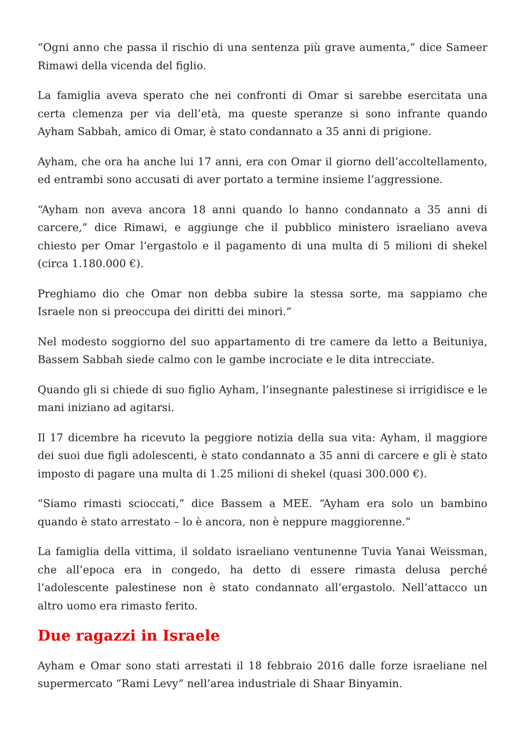“Ogni anno che passa il rischio di una sentenza più grave aumenta,” dice Sameer Rimawi della vicenda del figlio.
La famiglia aveva sperato che nei confronti di Omar si sarebbe esercitata una certa clemenza per via dell’età, ma queste speranze si sono infrante quando Ayham Sabbah, amico di Omar, è stato condannato a 35 anni di prigione.
Ayham, che ora ha anche lui 17 anni, era con Omar il giorno dell’accoltellamento, ed entrambi sono accusati di aver portato a termine insieme l’aggressione.
“Ayham non aveva ancora 18 anni quando lo hanno condannato a 35 anni di carcere,” dice Rimawi, e aggiunge che il pubblico ministero israeliano aveva chiesto per Omar l’ergastolo e il pagamento di una multa di 5 milioni di shekel (circa 1.180.000 €).
Preghiamo dio che Omar non debba subire la stessa sorte, ma sappiamo che Israele non si preoccupa dei diritti dei minori.”
Nel modesto soggiorno del suo appartamento di tre camere da letto a Beituniya, Bassem Sabbah siede calmo con le gambe incrociate e le dita intrecciate.
Quando gli si chiede di suo figlio Ayham, l’insegnante palestinese si irrigidisce e le mani iniziano ad agitarsi.
Il 17 dicembre ha ricevuto la peggiore notizia della sua vita: Ayham, il maggiore dei suoi due figli adolescenti, è stato condannato a 35 anni di carcere e gli è stato imposto di pagare una multa di 1.25 milioni di shekel (quasi 300.000 €).
“Siamo rimasti scioccati,” dice Bassem a MEE. “Ayham era solo un bambino quando è stato arrestato – lo è ancora, non è neppure maggiorenne.”
La famiglia della vittima, il soldato israeliano ventunenne Tuvia Yanai Weissman, che all’epoca era in congedo, ha detto di essere rimasta delusa perché l’adolescente palestinese non è stato condannato all’ergastolo. Nell’attacco un altro uomo era rimasto ferito.
Due ragazzi in Israele
Ayham e Omar sono stati arrestati il 18 febbraio 2016 dalle forze israeliane nel supermercato “Rami Levy” nell’area industriale di Shaar Binyamin.